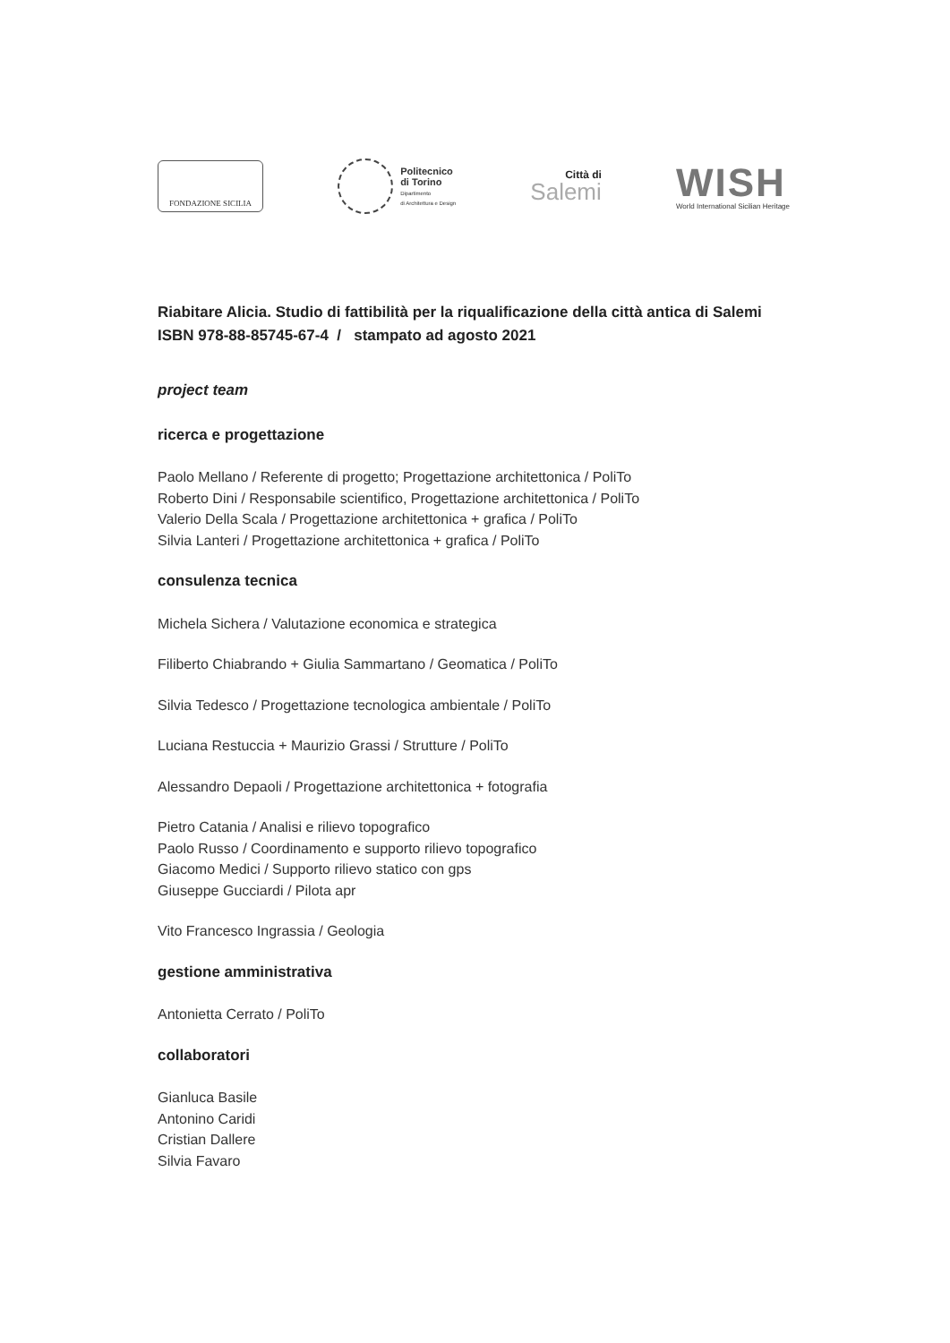FONDAZIONE SICILIA
Politecnico
di Torino
Dipartimento
di Architettura e Design
Città di
Salemi
WISH
World International Sicilian Heritage
Riabitare Alicia. Studio di fattibilità per la riqualificazione della città antica di Salemi
ISBN 978-88-85745-67-4 / stampato ad agosto 2021
project team
ricerca e progettazione
Paolo Mellano / Referente di progetto; Progettazione architettonica / PoliTo
Roberto Dini / Responsabile scientifico, Progettazione architettonica / PoliTo
Valerio Della Scala / Progettazione architettonica + grafica / PoliTo
Silvia Lanteri / Progettazione architettonica + grafica / PoliTo
consulenza tecnica
Michela Sichera / Valutazione economica e strategica
Filiberto Chiabrando + Giulia Sammartano / Geomatica / PoliTo
Silvia Tedesco / Progettazione tecnologica ambientale / PoliTo
Luciana Restuccia + Maurizio Grassi / Strutture / PoliTo
Alessandro Depaoli / Progettazione architettonica + fotografia
Pietro Catania / Analisi e rilievo topografico
Paolo Russo / Coordinamento e supporto rilievo topografico
Giacomo Medici / Supporto rilievo statico con gps
Giuseppe Gucciardi / Pilota apr
Vito Francesco Ingrassia / Geologia
gestione amministrativa
Antonietta Cerrato / PoliTo
collaboratori
Gianluca Basile
Antonino Caridi
Cristian Dallere
Silvia Favaro